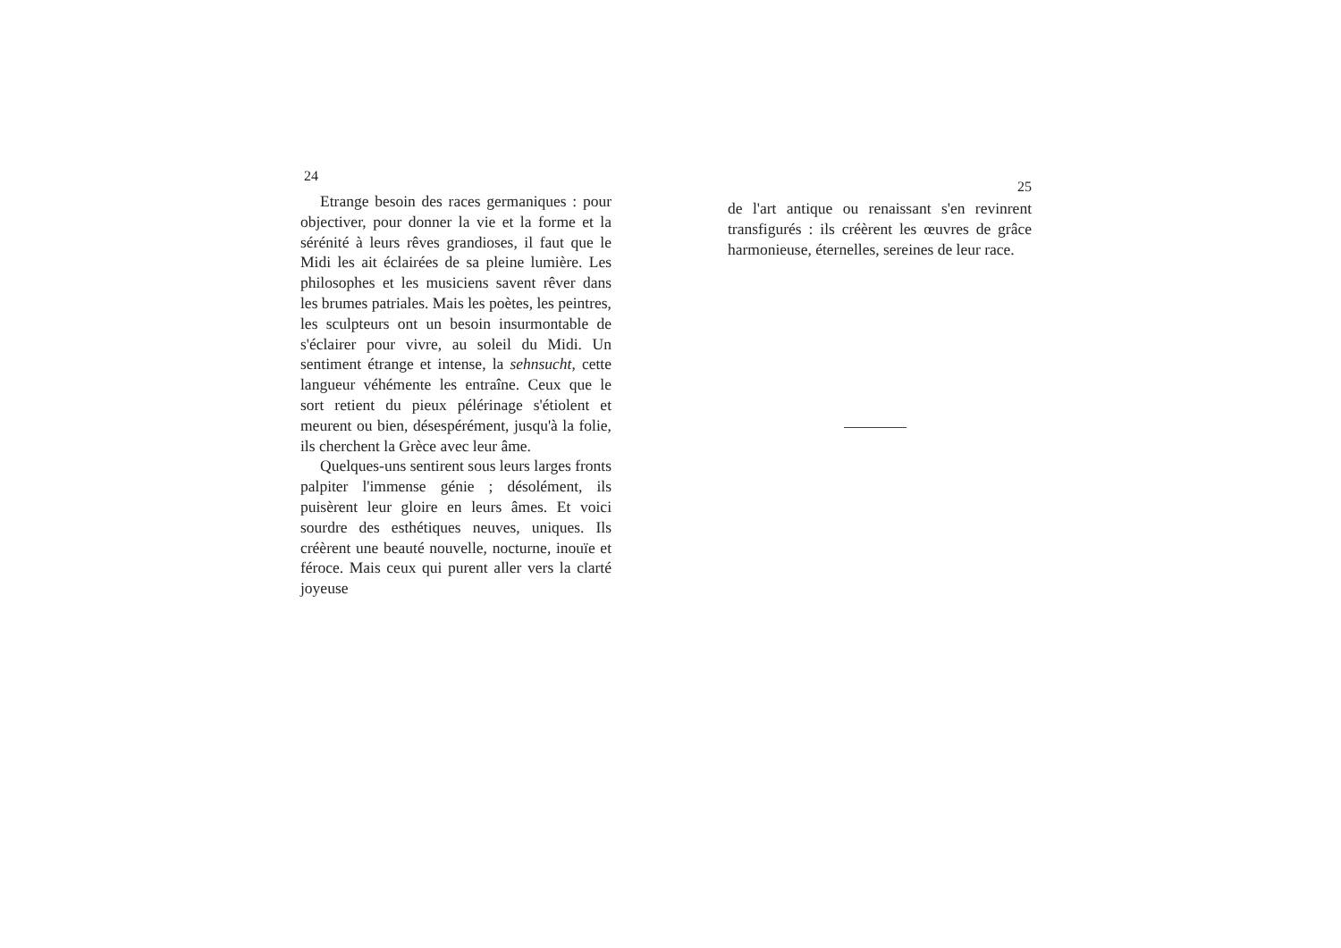24
Etrange besoin des races germaniques : pour objectiver, pour donner la vie et la forme et la sérénité à leurs rêves grandioses, il faut que le Midi les ait éclairées de sa pleine lumière. Les philosophes et les musiciens savent rêver dans les brumes patriales. Mais les poètes, les peintres, les sculpteurs ont un besoin insurmontable de s'éclairer pour vivre, au soleil du Midi. Un sentiment étrange et intense, la sehnsucht, cette langueur véhémente les entraîne. Ceux que le sort retient du pieux pélérinage s'étiolent et meurent ou bien, désespérément, jusqu'à la folie, ils cherchent la Grèce avec leur âme.
Quelques-uns sentirent sous leurs larges fronts palpiter l'immense génie ; désolément, ils puisèrent leur gloire en leurs âmes. Et voici sourdre des esthétiques neuves, uniques. Ils créèrent une beauté nouvelle, nocturne, inouïe et féroce. Mais ceux qui purent aller vers la clarté joyeuse
25
de l'art antique ou renaissant s'en revinrent transfigurés : ils créèrent les œuvres de grâce harmonieuse, éternelles, sereines de leur race.